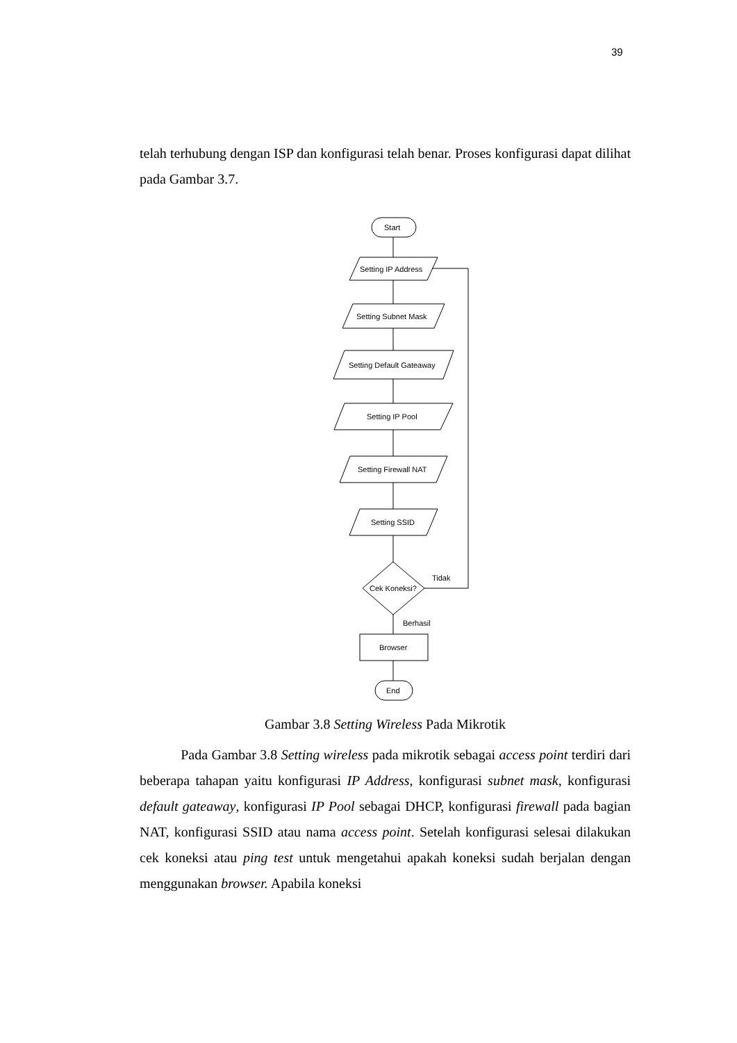39
telah terhubung dengan ISP dan konfigurasi telah benar. Proses konfigurasi dapat dilihat pada Gambar 3.7.
Start
Setting IP Address
Setting Subnet Mask
Setting Default Gateaway
Setting IP Pool
Setting Firewall NAT
Setting SSID
Cek Koneksi?
Tidak
Berhasil
Browser
End
Gambar 3.8 Setting Wireless Pada Mikrotik
Pada Gambar 3.8 Setting wireless pada mikrotik sebagai access point terdiri dari beberapa tahapan yaitu konfigurasi IP Address, konfigurasi subnet mask, konfigurasi default gateaway, konfigurasi IP Pool sebagai DHCP, konfigurasi firewall pada bagian NAT, konfigurasi SSID atau nama access point. Setelah konfigurasi selesai dilakukan cek koneksi atau ping test untuk mengetahui apakah koneksi sudah berjalan dengan menggunakan browser. Apabila koneksi